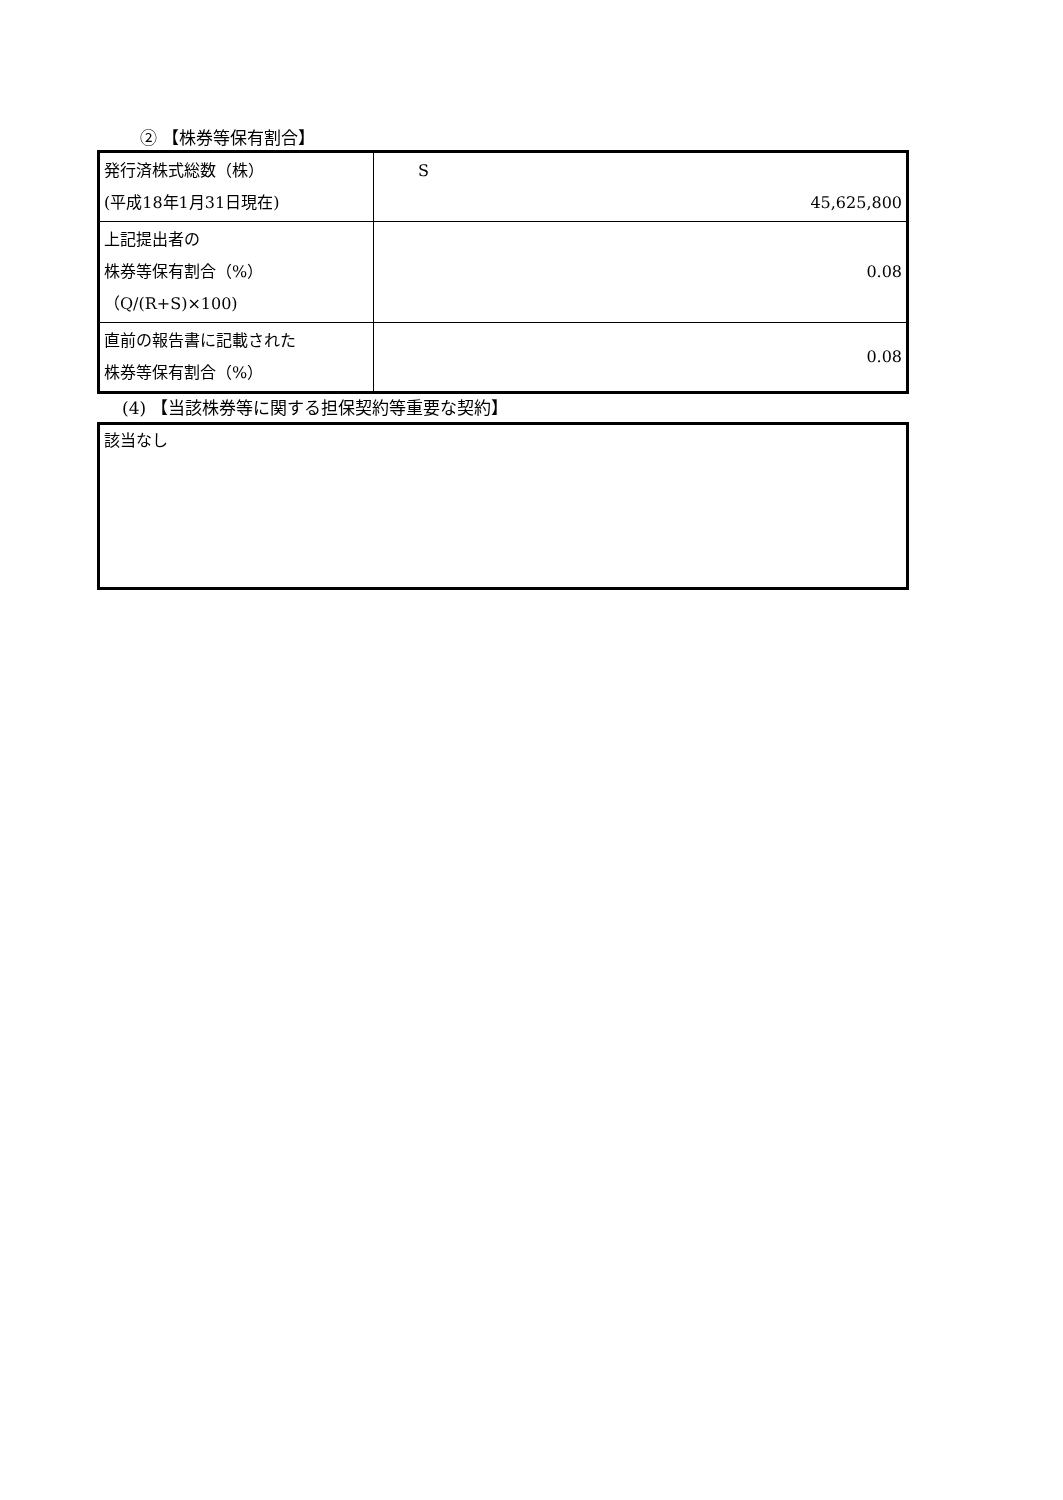② 【株券等保有割合】
| 発行済株式総数（株） (平成18年1月31日現在) | S 45,625,800 |
| 上記提出者の 株券等保有割合（%） （Q/(R+S)×100) | 0.08 |
| 直前の報告書に記載された 株券等保有割合（%） | 0.08 |
(4) 【当該株券等に関する担保契約等重要な契約】
該当なし